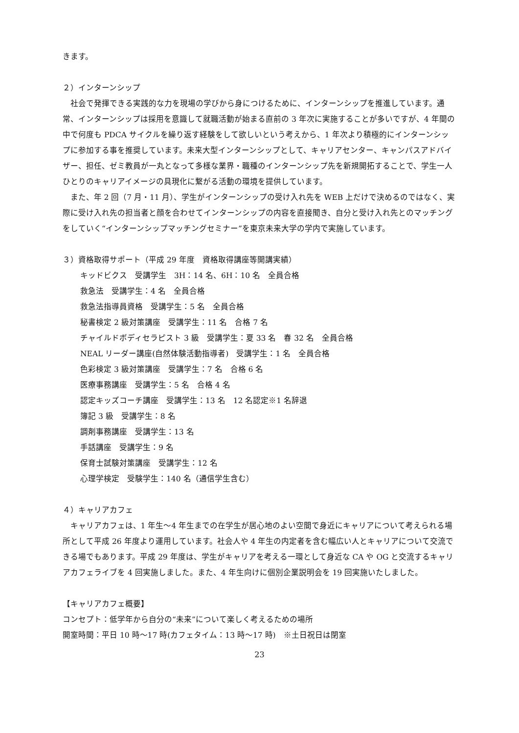きます。
２）インターンシップ
社会で発揮できる実践的な力を現場の学びから身につけるために、インターンシップを推進しています。通常、インターンシップは採用を意識して就職活動が始まる直前の 3 年次に実施することが多いですが、4 年間の中で何度も PDCA サイクルを繰り返す経験をして欲しいという考えから、1 年次より積極的にインターンシップに参加する事を推奨しています。未来大型インターンシップとして、キャリアセンター、キャンパスアドバイザー、担任、ゼミ教員が一丸となって多様な業界・職種のインターンシップ先を新規開拓することで、学生一人ひとりのキャリアイメージの具現化に繋がる活動の環境を提供しています。
また、年 2 回（7 月・11 月）、学生がインターンシップの受け入れ先を WEB 上だけで決めるのではなく、実際に受け入れ先の担当者と顔を合わせてインターンシップの内容を直接聞き、自分と受け入れ先とのマッチングをしていく“インターンシップマッチングセミナー”を東京未来大学の学内で実施しています。
３）資格取得サポート（平成 29 年度　資格取得講座等開講実績）
キッドビクス　受講学生　3H：14 名、6H：10 名　全員合格
救急法　受講学生：4 名　全員合格
救急法指導員資格　受講学生：5 名　全員合格
秘書検定 2 級対策講座　受講学生：11 名　合格 7 名
チャイルドボディセラピスト 3 級　受講学生：夏 33 名　春 32 名　全員合格
NEAL リーダー講座(自然体験活動指導者)　受講学生：1 名　全員合格
色彩検定 3 級対策講座　受講学生：7 名　合格 6 名
医療事務講座　受講学生：5 名　合格 4 名
認定キッズコーチ講座　受講学生：13 名　12 名認定※1 名辞退
簿記 3 級　受講学生：8 名
調剤事務講座　受講学生：13 名
手話講座　受講学生：9 名
保育士試験対策講座　受講学生：12 名
心理学検定　受験学生：140 名（通信学生含む）
４）キャリアカフェ
キャリアカフェは、1 年生～4 年生までの在学生が居心地のよい空間で身近にキャリアについて考えられる場所として平成 26 年度より運用しています。社会人や 4 年生の内定者を含む幅広い人とキャリアについて交流できる場でもあります。平成 29 年度は、学生がキャリアを考える一環として身近な CA や OG と交流するキャリアカフェライブを 4 回実施しました。また、4 年生向けに個別企業説明会を 19 回実施いたしました。
【キャリアカフェ概要】
コンセプト：低学年から自分の“未来”について楽しく考えるための場所
開室時間：平日 10 時～17 時(カフェタイム：13 時～17 時)　※土日祝日は閉室
23